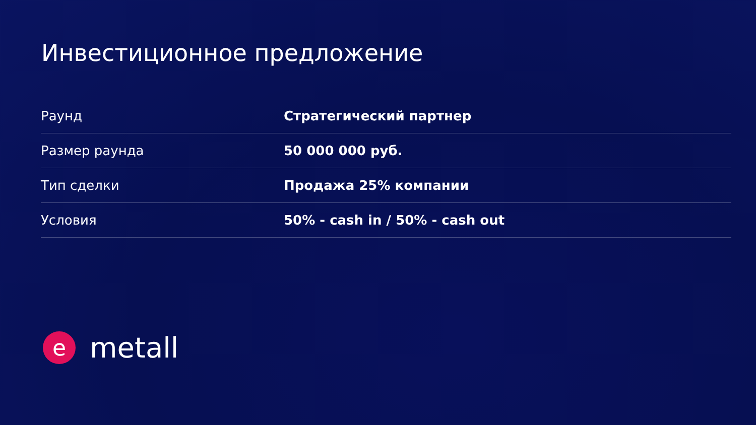Инвестиционное предложение
| Раунд | Стратегический партнер |
| Размер раунда | 50 000 000 руб. |
| Тип сделки | Продажа 25% компании |
| Условия | 50% - cash in / 50% - cash out |
e
metall